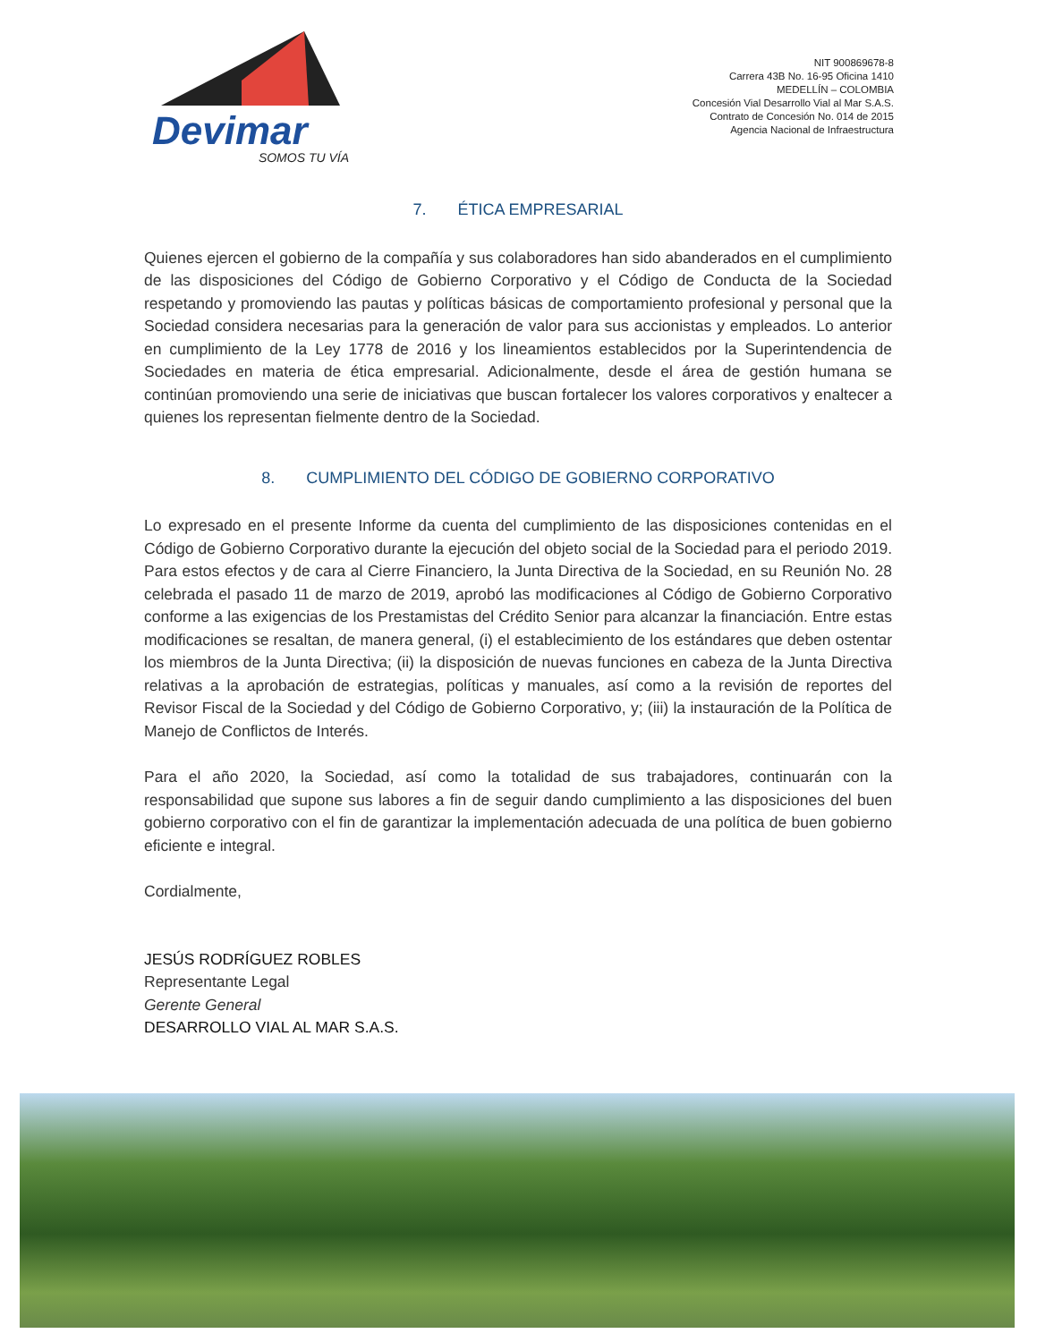Devimar
SOMOS TU VÍA
NIT 900869678-8
Carrera 43B No. 16-95 Oficina 1410
MEDELLÍN – COLOMBIA
Concesión Vial Desarrollo Vial al Mar S.A.S.
Contrato de Concesión No. 014 de 2015
Agencia Nacional de Infraestructura
7. ÉTICA EMPRESARIAL
Quienes ejercen el gobierno de la compañía y sus colaboradores han sido abanderados en el cumplimiento de las disposiciones del Código de Gobierno Corporativo y el Código de Conducta de la Sociedad respetando y promoviendo las pautas y políticas básicas de comportamiento profesional y personal que la Sociedad considera necesarias para la generación de valor para sus accionistas y empleados. Lo anterior en cumplimiento de la Ley 1778 de 2016 y los lineamientos establecidos por la Superintendencia de Sociedades en materia de ética empresarial. Adicionalmente, desde el área de gestión humana se continúan promoviendo una serie de iniciativas que buscan fortalecer los valores corporativos y enaltecer a quienes los representan fielmente dentro de la Sociedad.
8. CUMPLIMIENTO DEL CÓDIGO DE GOBIERNO CORPORATIVO
Lo expresado en el presente Informe da cuenta del cumplimiento de las disposiciones contenidas en el Código de Gobierno Corporativo durante la ejecución del objeto social de la Sociedad para el periodo 2019. Para estos efectos y de cara al Cierre Financiero, la Junta Directiva de la Sociedad, en su Reunión No. 28 celebrada el pasado 11 de marzo de 2019, aprobó las modificaciones al Código de Gobierno Corporativo conforme a las exigencias de los Prestamistas del Crédito Senior para alcanzar la financiación. Entre estas modificaciones se resaltan, de manera general, (i) el establecimiento de los estándares que deben ostentar los miembros de la Junta Directiva; (ii) la disposición de nuevas funciones en cabeza de la Junta Directiva relativas a la aprobación de estrategias, políticas y manuales, así como a la revisión de reportes del Revisor Fiscal de la Sociedad y del Código de Gobierno Corporativo, y; (iii) la instauración de la Política de Manejo de Conflictos de Interés.
Para el año 2020, la Sociedad, así como la totalidad de sus trabajadores, continuarán con la responsabilidad que supone sus labores a fin de seguir dando cumplimiento a las disposiciones del buen gobierno corporativo con el fin de garantizar la implementación adecuada de una política de buen gobierno eficiente e integral.
Cordialmente,
JESÚS RODRÍGUEZ ROBLES
Representante Legal
Gerente General
DESARROLLO VIAL AL MAR S.A.S.